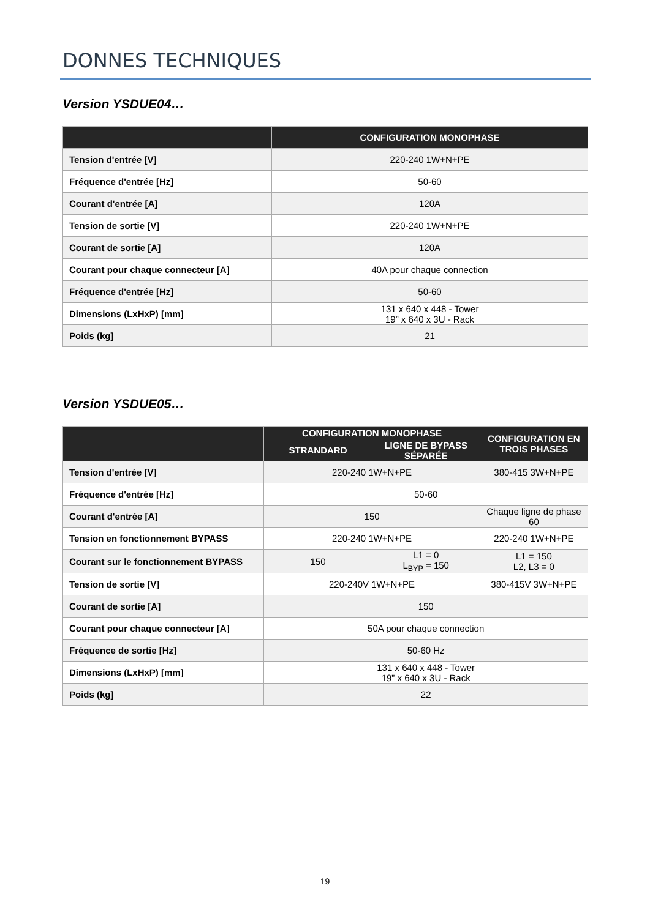DONNES TECHNIQUES
Version YSDUE04…
| | CONFIGURATION MONOPHASE |
| --- | --- |
| Tension d'entrée [V] | 220-240 1W+N+PE |
| Fréquence d'entrée [Hz] | 50-60 |
| Courant d'entrée [A] | 120A |
| Tension de sortie [V] | 220-240 1W+N+PE |
| Courant de sortie [A] | 120A |
| Courant pour chaque connecteur [A] | 40A pour chaque connection |
| Fréquence d'entrée [Hz] | 50-60 |
| Dimensions (LxHxP) [mm] | 131 x 640 x 448 - Tower 19” x 640 x 3U - Rack |
| Poids (kg] | 21 |
Version YSDUE05…
| | CONFIGURATION MONOPHASE | | CONFIGURATION EN TROIS PHASES |
| --- | --- | --- | --- |
| | STRANDARD | LIGNE DE BYPASS SÉPARÉE | |
| Tension d'entrée [V] | 220-240 1W+N+PE | | 380-415 3W+N+PE |
| Fréquence d'entrée [Hz] | 50-60 | | |
| Courant d'entrée [A] | 150 | | Chaque ligne de phase 60 |
| Tension en fonctionnement BYPASS | 220-240 1W+N+PE | | 220-240 1W+N+PE |
| Courant sur le fonctionnement BYPASS | 150 | L1 = 0 L<sub>BYP</sub> = 150 | L1 = 150 L2, L3 = 0 |
| Tension de sortie [V] | 220-240V 1W+N+PE | | 380-415V 3W+N+PE |
| Courant de sortie [A] | 150 | | |
| Courant pour chaque connecteur [A] | 50A pour chaque connection | | |
| Fréquence de sortie [Hz] | 50-60 Hz | | |
| Dimensions (LxHxP) [mm] | 131 x 640 x 448 - Tower 19” x 640 x 3U - Rack | | |
| Poids (kg] | 22 | | |
19